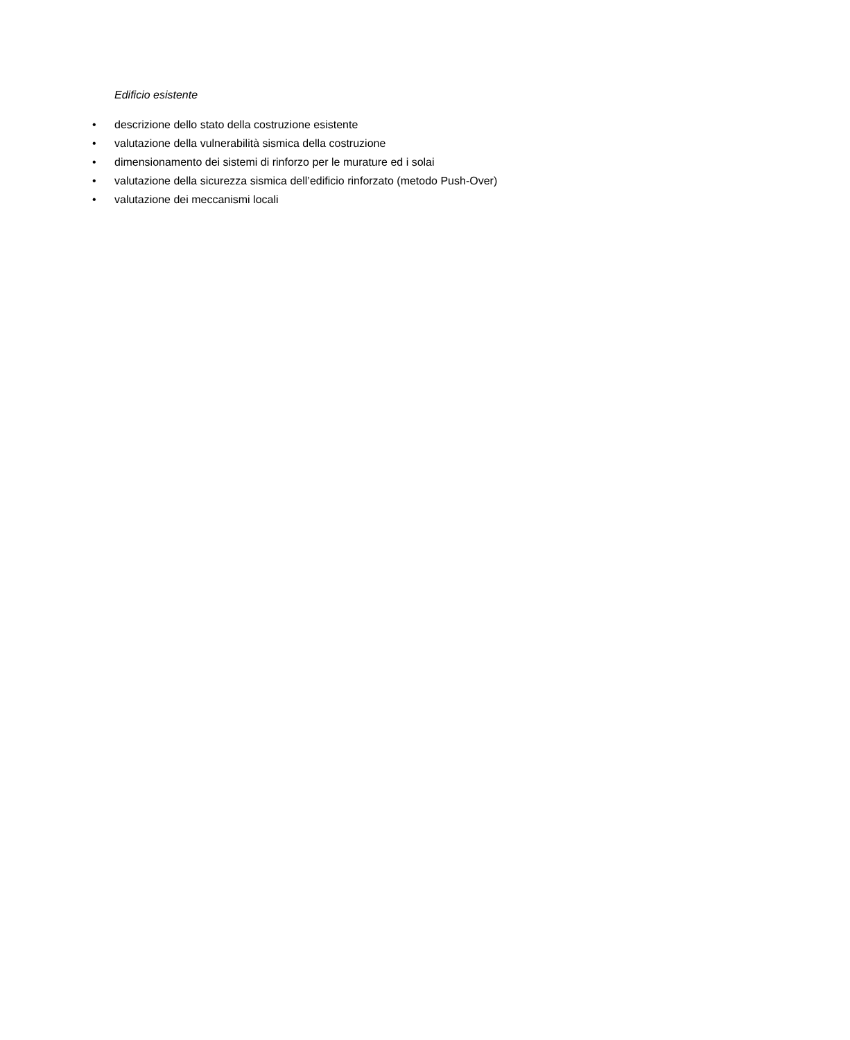Edificio esistente
• descrizione dello stato della costruzione esistente
• valutazione della vulnerabilità sismica della costruzione
• dimensionamento dei sistemi di rinforzo per le murature ed i solai
• valutazione della sicurezza sismica dell’edificio rinforzato (metodo Push-Over)
• valutazione dei meccanismi locali